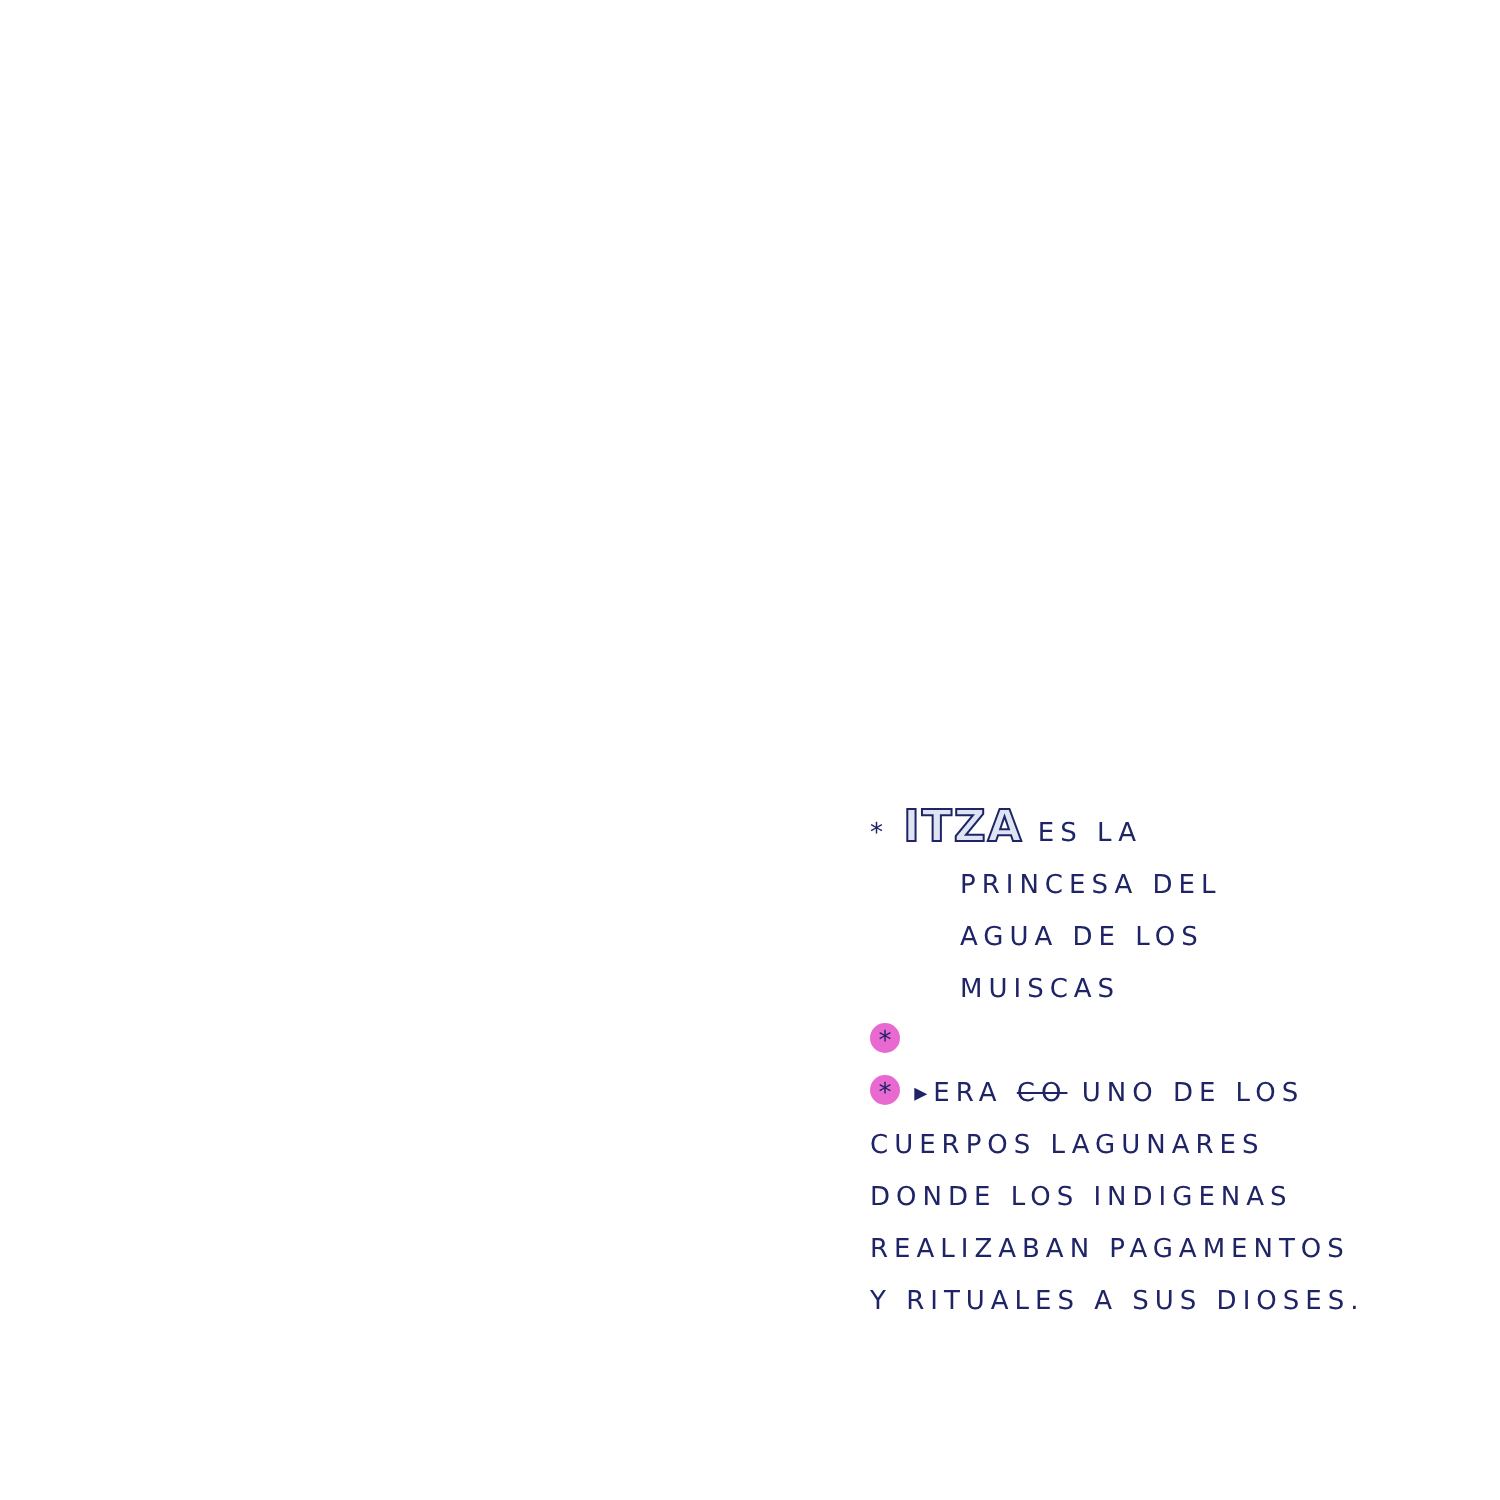* ITZA ES LA
PRINCESA DEL
AGUA DE LOS
MUISCAS
*
* ▸ERA CO UNO DE LOS
CUERPOS LAGUNARES
DONDE LOS INDIGENAS
REALIZABAN PAGAMENTOS
Y RITUALES A SUS DIOSES.